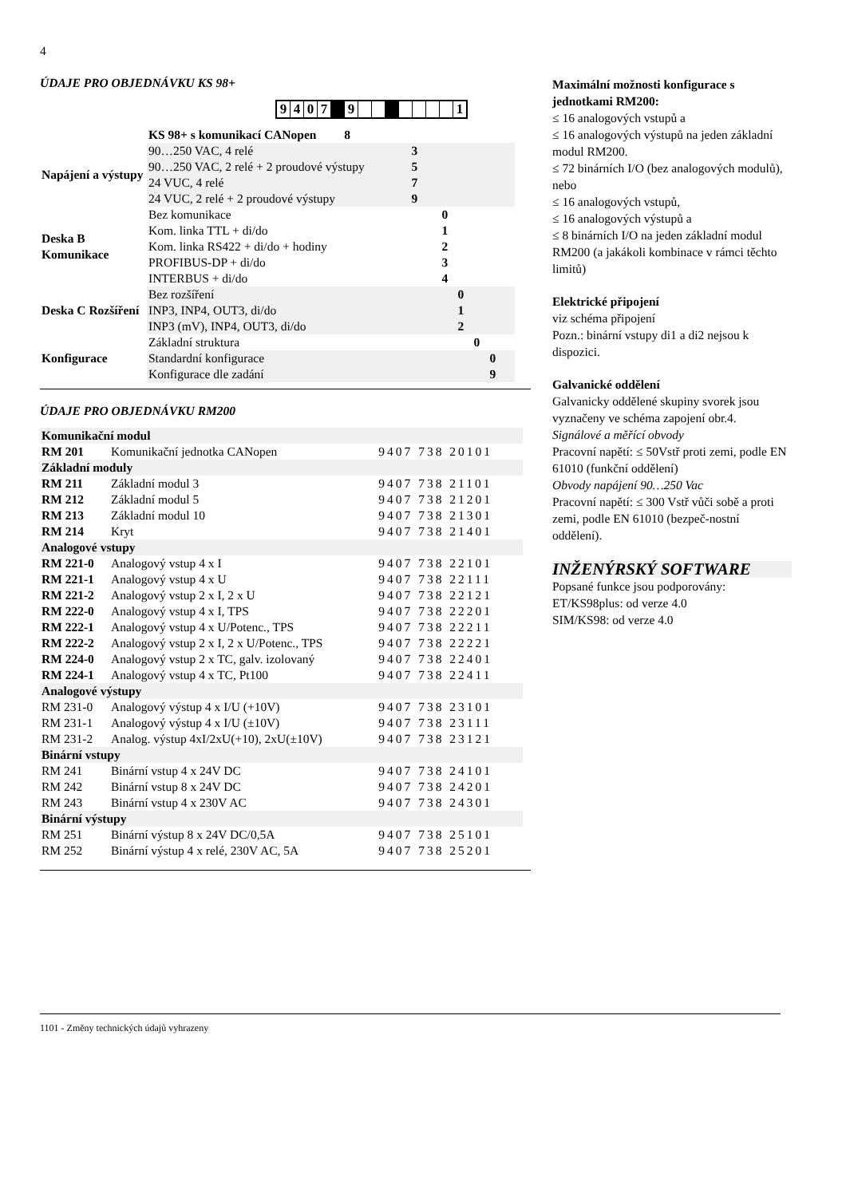4
ÚDAJE PRO OBJEDNÁVKU KS 98+
| 9 | 4 | 0 | 7 | | 9 | | | | | | | | 1 |
| | KS 98+ s komunikací CANopen 8 | |
| Napájení a výstupy | 90…250 VAC, 4 relé | 3 |
| | 90…250 VAC, 2 relé + 2 proudové výstupy | 5 |
| | 24 VUC, 4 relé | 7 |
| | 24 VUC, 2 relé + 2 proudové výstupy | 9 |
| Deska B Komunikace | Bez komunikace | 0 |
| | Kom. linka TTL + di/do | 1 |
| | Kom. linka RS422 + di/do + hodiny | 2 |
| | PROFIBUS-DP + di/do | 3 |
| | INTERBUS + di/do | 4 |
| Deska C Rozšíření | Bez rozšíření | 0 |
| | INP3, INP4, OUT3, di/do | 1 |
| | INP3 (mV), INP4, OUT3, di/do | 2 |
| Konfigurace | Základní struktura | 0 |
| | Standardní konfigurace | 0 |
| | Konfigurace dle zadání | 9 |
ÚDAJE PRO OBJEDNÁVKU RM200
| Komunikační modul | | |
| RM 201 | Komunikační jednotka CANopen | 9407 738 20101 |
| Základní moduly | | |
| RM 211 | Základní modul 3 | 9407 738 21101 |
| RM 212 | Základní modul 5 | 9407 738 21201 |
| RM 213 | Základní modul 10 | 9407 738 21301 |
| RM 214 | Kryt | 9407 738 21401 |
| Analogové vstupy | | |
| RM 221-0 | Analogový vstup 4 x I | 9407 738 22101 |
| RM 221-1 | Analogový vstup 4 x U | 9407 738 22111 |
| RM 221-2 | Analogový vstup 2 x I, 2 x U | 9407 738 22121 |
| RM 222-0 | Analogový vstup 4 x I, TPS | 9407 738 22201 |
| RM 222-1 | Analogový vstup 4 x U/Potenc., TPS | 9407 738 22211 |
| RM 222-2 | Analogový vstup 2 x I, 2 x U/Potenc., TPS | 9407 738 22221 |
| RM 224-0 | Analogový vstup 2 x TC, galv. izolovaný | 9407 738 22401 |
| RM 224-1 | Analogový vstup 4 x TC, Pt100 | 9407 738 22411 |
| Analogové výstupy | | |
| RM 231-0 | Analogový výstup 4 x I/U (+10V) | 9407 738 23101 |
| RM 231-1 | Analogový výstup 4 x I/U (±10V) | 9407 738 23111 |
| RM 231-2 | Analog. výstup 4xI/2xU(+10), 2xU(±10V) | 9407 738 23121 |
| Binární vstupy | | |
| RM 241 | Binární vstup 4 x 24V DC | 9407 738 24101 |
| RM 242 | Binární vstup 8 x 24V DC | 9407 738 24201 |
| RM 243 | Binární vstup 4 x 230V AC | 9407 738 24301 |
| Binární výstupy | | |
| RM 251 | Binární výstup 8 x 24V DC/0,5A | 9407 738 25101 |
| RM 252 | Binární výstup 4 x relé, 230V AC, 5A | 9407 738 25201 |
Maximální možnosti konfigurace s jednotkami RM200:
≤ 16 analogových vstupů a
≤ 16 analogových výstupů na jeden základní modul RM200.
≤ 72 binárních I/O (bez analogových modulů), nebo
≤ 16 analogových vstupů,
≤ 16 analogových výstupů a
≤ 8 binárních I/O na jeden základní modul RM200 (a jakákoli kombinace v rámci těchto limitů)
Elektrické připojení
viz schéma připojení
Pozn.: binární vstupy di1 a di2 nejsou k dispozici.
Galvanické oddělení
Galvanicky oddělené skupiny svorek jsou vyznačeny ve schéma zapojení obr.4.
Signálové a měřící obvody
Pracovní napětí: ≤ 50Vstř proti zemi, podle EN 61010 (funkční oddělení)
Obvody napájení 90…250 Vac
Pracovní napětí: ≤ 300 Vstř vůči sobě a proti zemi, podle EN 61010 (bezpeč-nostní oddělení).
INŽENÝRSKÝ SOFTWARE
Popsané funkce jsou podporovány:
ET/KS98plus: od verze 4.0
SIM/KS98: od verze 4.0
1101 - Změny technických údajů vyhrazeny